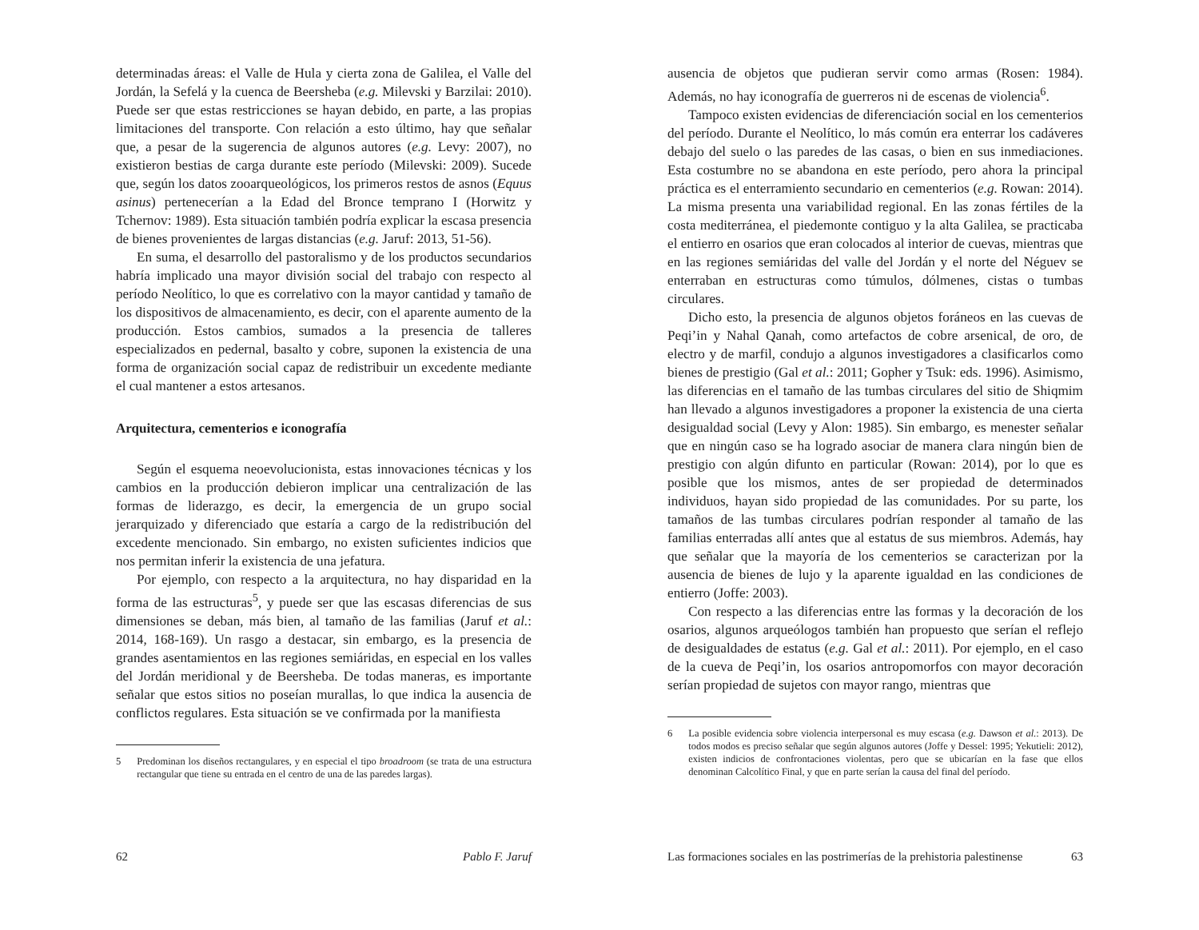determinadas áreas: el Valle de Hula y cierta zona de Galilea, el Valle del Jordán, la Sefelá y la cuenca de Beersheba (e.g. Milevski y Barzilai: 2010). Puede ser que estas restricciones se hayan debido, en parte, a las propias limitaciones del transporte. Con relación a esto último, hay que señalar que, a pesar de la sugerencia de algunos autores (e.g. Levy: 2007), no existieron bestias de carga durante este período (Milevski: 2009). Sucede que, según los datos zooarqueológicos, los primeros restos de asnos (Equus asinus) pertenecerían a la Edad del Bronce temprano I (Horwitz y Tchernov: 1989). Esta situación también podría explicar la escasa presencia de bienes provenientes de largas distancias (e.g. Jaruf: 2013, 51-56).
En suma, el desarrollo del pastoralismo y de los productos secundarios habría implicado una mayor división social del trabajo con respecto al período Neolítico, lo que es correlativo con la mayor cantidad y tamaño de los dispositivos de almacenamiento, es decir, con el aparente aumento de la producción. Estos cambios, sumados a la presencia de talleres especializados en pedernal, basalto y cobre, suponen la existencia de una forma de organización social capaz de redistribuir un excedente mediante el cual mantener a estos artesanos.
Arquitectura, cementerios e iconografía
Según el esquema neoevolucionista, estas innovaciones técnicas y los cambios en la producción debieron implicar una centralización de las formas de liderazgo, es decir, la emergencia de un grupo social jerarquizado y diferenciado que estaría a cargo de la redistribución del excedente mencionado. Sin embargo, no existen suficientes indicios que nos permitan inferir la existencia de una jefatura.
Por ejemplo, con respecto a la arquitectura, no hay disparidad en la forma de las estructuras<sup>5</sup>, y puede ser que las escasas diferencias de sus dimensiones se deban, más bien, al tamaño de las familias (Jaruf et al.: 2014, 168-169). Un rasgo a destacar, sin embargo, es la presencia de grandes asentamientos en las regiones semiáridas, en especial en los valles del Jordán meridional y de Beersheba. De todas maneras, es importante señalar que estos sitios no poseían murallas, lo que indica la ausencia de conflictos regulares. Esta situación se ve confirmada por la manifiesta
5 Predominan los diseños rectangulares, y en especial el tipo broadroom (se trata de una estructura rectangular que tiene su entrada en el centro de una de las paredes largas).
62 Pablo F. Jaruf
ausencia de objetos que pudieran servir como armas (Rosen: 1984). Además, no hay iconografía de guerreros ni de escenas de violencia<sup>6</sup>.
Tampoco existen evidencias de diferenciación social en los cementerios del período. Durante el Neolítico, lo más común era enterrar los cadáveres debajo del suelo o las paredes de las casas, o bien en sus inmediaciones. Esta costumbre no se abandona en este período, pero ahora la principal práctica es el enterramiento secundario en cementerios (e.g. Rowan: 2014). La misma presenta una variabilidad regional. En las zonas fértiles de la costa mediterránea, el piedemonte contiguo y la alta Galilea, se practicaba el entierro en osarios que eran colocados al interior de cuevas, mientras que en las regiones semiáridas del valle del Jordán y el norte del Néguev se enterraban en estructuras como túmulos, dólmenes, cistas o tumbas circulares.
Dicho esto, la presencia de algunos objetos foráneos en las cuevas de Peqi’in y Nahal Qanah, como artefactos de cobre arsenical, de oro, de electro y de marfil, condujo a algunos investigadores a clasificarlos como bienes de prestigio (Gal et al.: 2011; Gopher y Tsuk: eds. 1996). Asimismo, las diferencias en el tamaño de las tumbas circulares del sitio de Shiqmim han llevado a algunos investigadores a proponer la existencia de una cierta desigualdad social (Levy y Alon: 1985). Sin embargo, es menester señalar que en ningún caso se ha logrado asociar de manera clara ningún bien de prestigio con algún difunto en particular (Rowan: 2014), por lo que es posible que los mismos, antes de ser propiedad de determinados individuos, hayan sido propiedad de las comunidades. Por su parte, los tamaños de las tumbas circulares podrían responder al tamaño de las familias enterradas allí antes que al estatus de sus miembros. Además, hay que señalar que la mayoría de los cementerios se caracterizan por la ausencia de bienes de lujo y la aparente igualdad en las condiciones de entierro (Joffe: 2003).
Con respecto a las diferencias entre las formas y la decoración de los osarios, algunos arqueólogos también han propuesto que serían el reflejo de desigualdades de estatus (e.g. Gal et al.: 2011). Por ejemplo, en el caso de la cueva de Peqi’in, los osarios antropomorfos con mayor decoración serían propiedad de sujetos con mayor rango, mientras que
6 La posible evidencia sobre violencia interpersonal es muy escasa (e.g. Dawson et al.: 2013). De todos modos es preciso señalar que según algunos autores (Joffe y Dessel: 1995; Yekutieli: 2012), existen indicios de confrontaciones violentas, pero que se ubicarían en la fase que ellos denominan Calcolítico Final, y que en parte serían la causa del final del período.
Las formaciones sociales en las postrimerías de la prehistoria palestinense 63